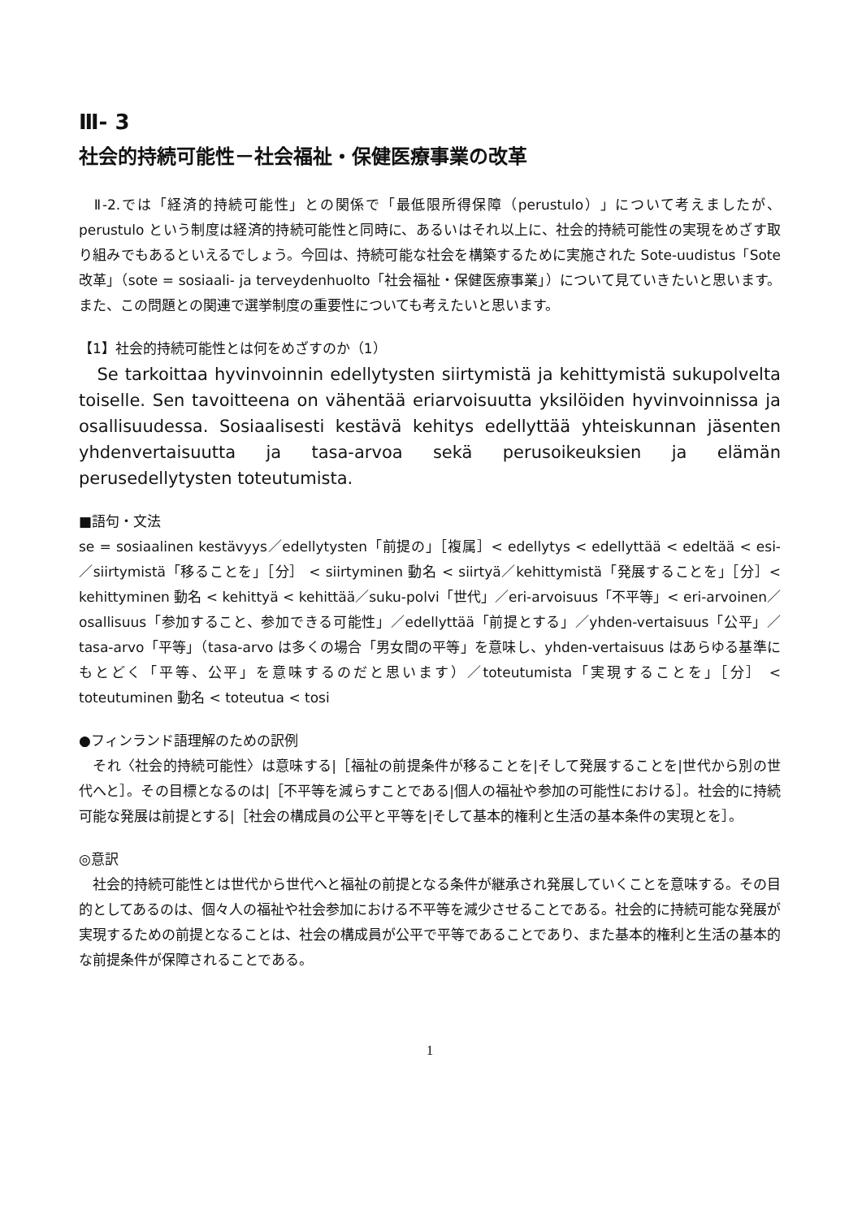Ⅲ- 3
社会的持続可能性－社会福祉・保健医療事業の改革
　Ⅱ-2.では「経済的持続可能性」との関係で「最低限所得保障（perustulo）」について考えましたが、perustulo という制度は経済的持続可能性と同時に、あるいはそれ以上に、社会的持続可能性の実現をめざす取り組みでもあるといえるでしょう。今回は、持続可能な社会を構築するために実施された Sote-uudistus「Sote 改革」（sote = sosiaali- ja terveydenhuolto「社会福祉・保健医療事業」）について見ていきたいと思います。また、この問題との関連で選挙制度の重要性についても考えたいと思います。
【1】社会的持続可能性とは何をめざすのか（1）
　Se tarkoittaa hyvinvoinnin edellytysten siirtymistä ja kehittymistä sukupolvelta toiselle. Sen tavoitteena on vähentää eriarvoisuutta yksilöiden hyvinvoinnissa ja osallisuudessa. Sosiaalisesti kestävä kehitys edellyttää yhteiskunnan jäsenten yhdenvertaisuutta ja tasa-arvoa sekä perusoikeuksien ja elämän perusedellytysten toteutumista.
■語句・文法
se = sosiaalinen kestävyys／edellytysten「前提の」［複属］< edellytys < edellyttää < edeltää < esi-／siirtymistä「移ることを」［分］ < siirtyminen 動名 < siirtyä／kehittymistä「発展することを」［分］< kehittyminen 動名 < kehittyä < kehittää／suku-polvi「世代」／eri-arvoisuus「不平等」< eri-arvoinen／osallisuus「参加すること、参加できる可能性」／edellyttää「前提とする」／yhden-vertaisuus「公平」／tasa-arvo「平等」（tasa-arvo は多くの場合「男女間の平等」を意味し、yhden-vertaisuus はあらゆる基準にもとどく「平等、公平」を意味するのだと思います）／toteutumista「実現することを」［分］ < toteutuminen 動名 < toteutua < tosi
●フィンランド語理解のための訳例
　それ〈社会的持続可能性〉は意味する|［福祉の前提条件が移ることを|そして発展することを|世代から別の世代へと］。その目標となるのは|［不平等を減らすことである|個人の福祉や参加の可能性における］。社会的に持続可能な発展は前提とする|［社会の構成員の公平と平等を|そして基本的権利と生活の基本条件の実現とを］。
◎意訳
　社会的持続可能性とは世代から世代へと福祉の前提となる条件が継承され発展していくことを意味する。その目的としてあるのは、個々人の福祉や社会参加における不平等を減少させることである。社会的に持続可能な発展が実現するための前提となることは、社会の構成員が公平で平等であることであり、また基本的権利と生活の基本的な前提条件が保障されることである。
1